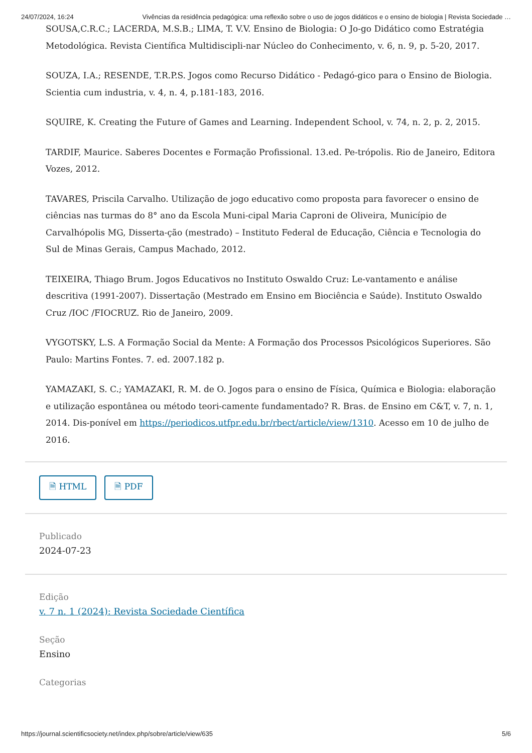24/07/2024, 16:24 Vivências da residência pedagógica: uma reflexão sobre o uso de jogos didáticos e o ensino de biologia | Revista Sociedade …
SOUSA,C.R.C.; LACERDA, M.S.B.; LIMA, T. V.V. Ensino de Biologia: O Jo-go Didático como Estratégia Metodológica. Revista Científica Multidiscipli-nar Núcleo do Conhecimento, v. 6, n. 9, p. 5-20, 2017.
SOUZA, I.A.; RESENDE, T.R.P.S. Jogos como Recurso Didático - Pedagó-gico para o Ensino de Biologia. Scientia cum industria, v. 4, n. 4, p.181-183, 2016.
SQUIRE, K. Creating the Future of Games and Learning. Independent School, v. 74, n. 2, p. 2, 2015.
TARDIF, Maurice. Saberes Docentes e Formação Profissional. 13.ed. Pe-trópolis. Rio de Janeiro, Editora Vozes, 2012.
TAVARES, Priscila Carvalho. Utilização de jogo educativo como proposta para favorecer o ensino de ciências nas turmas do 8° ano da Escola Muni-cipal Maria Caproni de Oliveira, Município de Carvalhópolis MG, Disserta-ção (mestrado) – Instituto Federal de Educação, Ciência e Tecnologia do Sul de Minas Gerais, Campus Machado, 2012.
TEIXEIRA, Thiago Brum. Jogos Educativos no Instituto Oswaldo Cruz: Le-vantamento e análise descritiva (1991-2007). Dissertação (Mestrado em Ensino em Biociência e Saúde). Instituto Oswaldo Cruz /IOC /FIOCRUZ. Rio de Janeiro, 2009.
VYGOTSKY, L.S. A Formação Social da Mente: A Formação dos Processos Psicológicos Superiores. São Paulo: Martins Fontes. 7. ed. 2007.182 p.
YAMAZAKI, S. C.; YAMAZAKI, R. M. de O. Jogos para o ensino de Física, Química e Biologia: elaboração e utilização espontânea ou método teori-camente fundamentado? R. Bras. de Ensino em C&T, v. 7, n. 1, 2014. Dis-ponível em https://periodicos.utfpr.edu.br/rbect/article/view/1310. Acesso em 10 de julho de 2016.
🗎 HTML 🗎 PDF
Publicado
2024-07-23
Edição
v. 7 n. 1 (2024): Revista Sociedade Científica
Seção
Ensino
Categorias
https://journal.scientificsociety.net/index.php/sobre/article/view/635 5/6